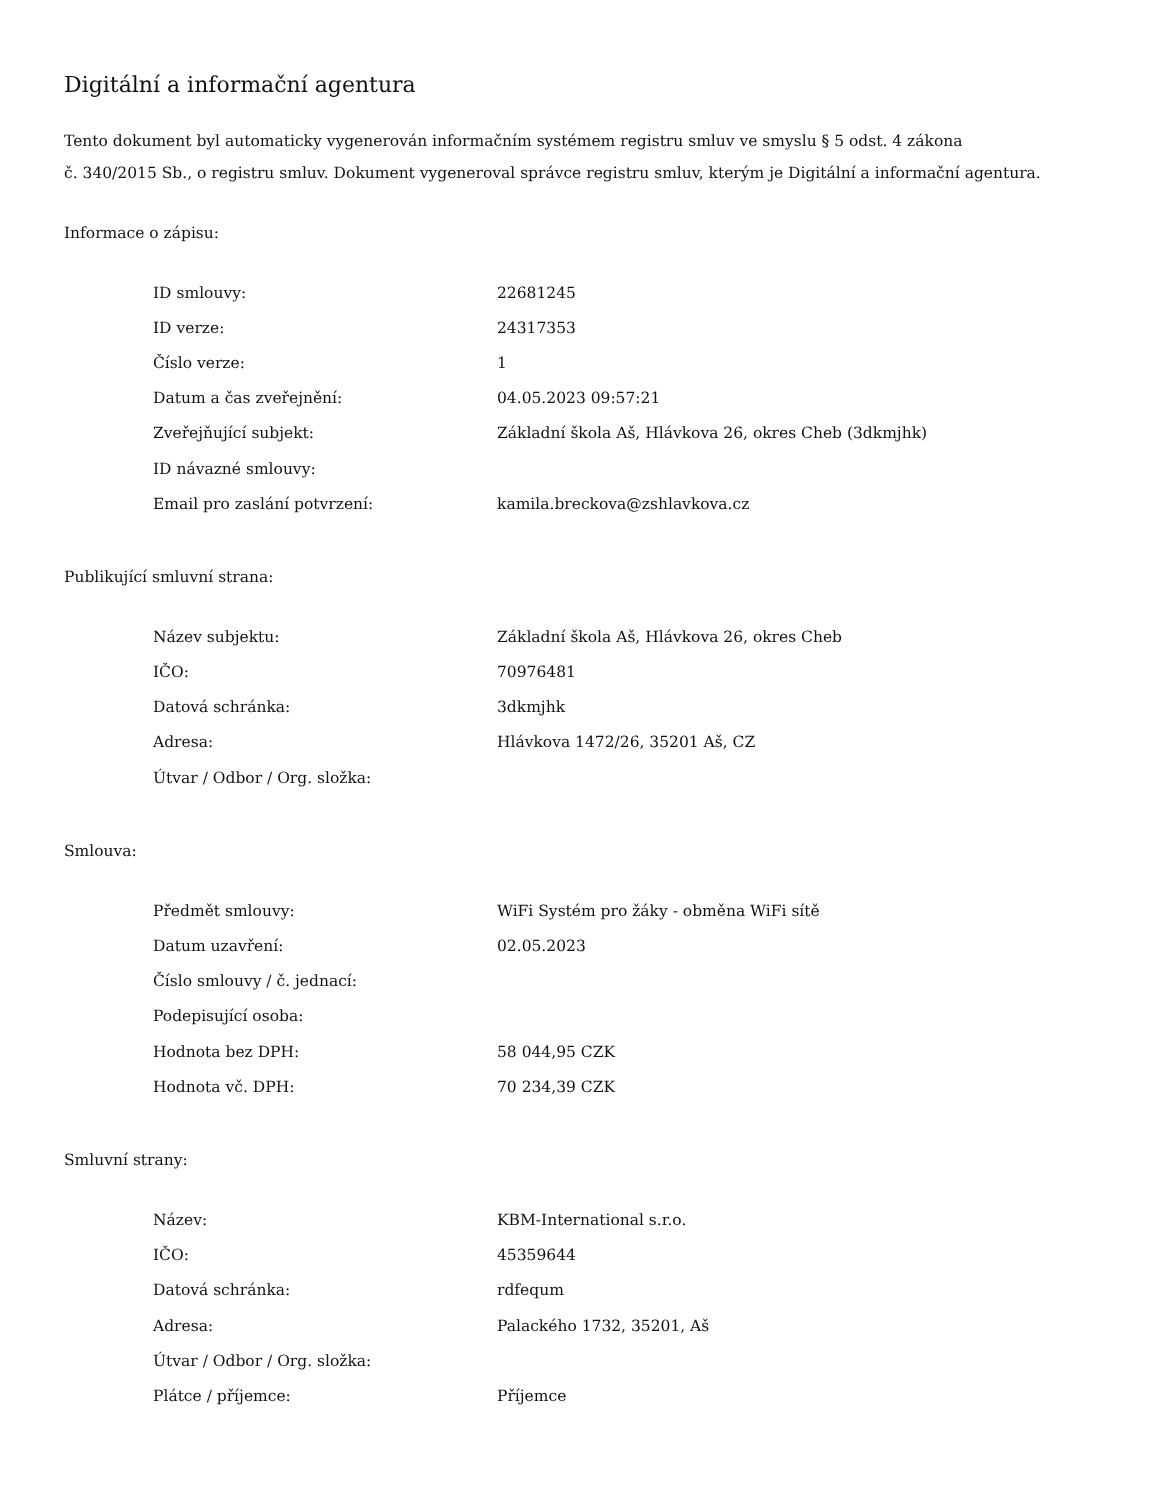Digitální a informační agentura
Tento dokument byl automaticky vygenerován informačním systémem registru smluv ve smyslu § 5 odst. 4 zákona
č. 340/2015 Sb., o registru smluv. Dokument vygeneroval správce registru smluv, kterým je Digitální a informační agentura.
Informace o zápisu:
| ID smlouvy: | 22681245 |
| ID verze: | 24317353 |
| Číslo verze: | 1 |
| Datum a čas zveřejnění: | 04.05.2023 09:57:21 |
| Zveřejňující subjekt: | Základní škola Aš, Hlávkova 26, okres Cheb (3dkmjhk) |
| ID návazné smlouvy: | |
| Email pro zaslání potvrzení: | kamila.breckova@zshlavkova.cz |
Publikující smluvní strana:
| Název subjektu: | Základní škola Aš, Hlávkova 26, okres Cheb |
| IČO: | 70976481 |
| Datová schránka: | 3dkmjhk |
| Adresa: | Hlávkova 1472/26, 35201 Aš, CZ |
| Útvar / Odbor / Org. složka: | |
Smlouva:
| Předmět smlouvy: | WiFi Systém pro žáky - obměna WiFi sítě |
| Datum uzavření: | 02.05.2023 |
| Číslo smlouvy / č. jednací: | |
| Podepisující osoba: | |
| Hodnota bez DPH: | 58 044,95 CZK |
| Hodnota vč. DPH: | 70 234,39 CZK |
Smluvní strany:
| Název: | KBM-International s.r.o. |
| IČO: | 45359644 |
| Datová schránka: | rdfequm |
| Adresa: | Palackého 1732, 35201, Aš |
| Útvar / Odbor / Org. složka: | |
| Plátce / příjemce: | Příjemce |